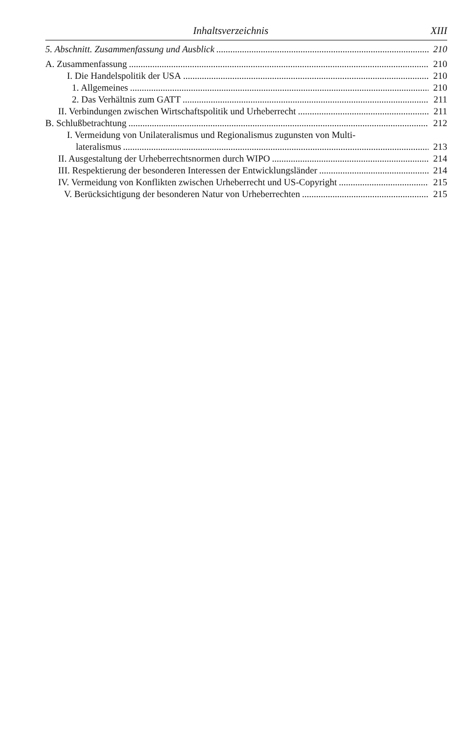Inhaltsverzeichnis XIII
5. Abschnitt. Zusammenfassung und Ausblick 210
A. Zusammenfassung 210
I. Die Handelspolitik der USA 210
1. Allgemeines 210
2. Das Verhältnis zum GATT 211
II. Verbindungen zwischen Wirtschaftspolitik und Urheberrecht 211
B. Schlußbetrachtung 212
I. Vermeidung von Unilateralismus und Regionalismus zugunsten von Multi-
lateralismus 213
II. Ausgestaltung der Urheberrechtsnormen durch WIPO 214
III. Respektierung der besonderen Interessen der Entwicklungsländer 214
IV. Vermeidung von Konflikten zwischen Urheberrecht und US-Copyright 215
V. Berücksichtigung der besonderen Natur von Urheberrechten 215